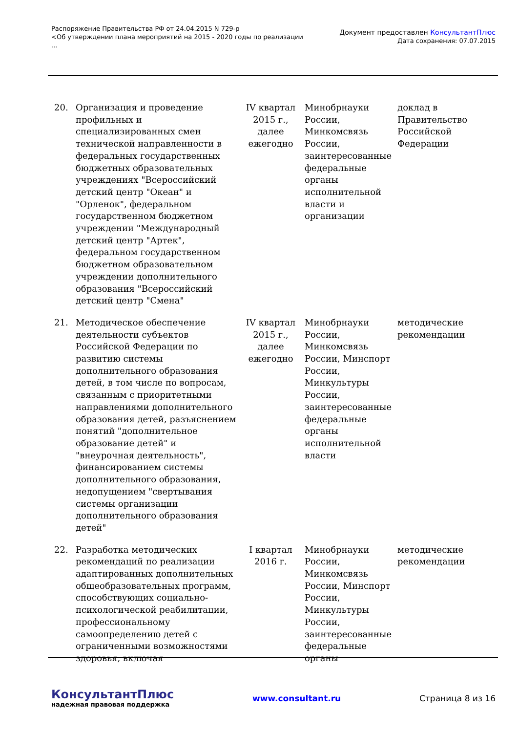Распоряжение Правительства РФ от 24.04.2015 N 729-р
<Об утверждении плана мероприятий на 2015 - 2020 годы по реализации
...
Документ предоставлен КонсультантПлюс
Дата сохранения: 07.07.2015
| 20. | Организация и проведение профильных и специализированных смен технической направленности в федеральных государственных бюджетных образовательных учреждениях "Всероссийский детский центр "Океан" и "Орленок", федеральном государственном бюджетном учреждении "Международный детский центр "Артек", федеральном государственном бюджетном образовательном учреждении дополнительного образования "Всероссийский детский центр "Смена" | IV квартал 2015 г., далее ежегодно | Минобрнауки России, Минкомсвязь России, заинтересованные федеральные органы исполнительной власти и организации | доклад в Правительство Российской Федерации |
| 21. | Методическое обеспечение деятельности субъектов Российской Федерации по развитию системы дополнительного образования детей, в том числе по вопросам, связанным с приоритетными направлениями дополнительного образования детей, разъяснением понятий "дополнительное образование детей" и "внеурочная деятельность", финансированием системы дополнительного образования, недопущением "свертывания системы организации дополнительного образования детей" | IV квартал 2015 г., далее ежегодно | Минобрнауки России, Минкомсвязь России, Минспорт России, Минкультуры России, заинтересованные федеральные органы исполнительной власти | методические рекомендации |
| 22. | Разработка методических рекомендаций по реализации адаптированных дополнительных общеобразовательных программ, способствующих социально-психологической реабилитации, профессиональному самоопределению детей с ограниченными возможностями здоровья, включая | I квартал 2016 г. | Минобрнауки России, Минкомсвязь России, Минспорт России, Минкультуры России, заинтересованные федеральные органы | методические рекомендации |
КонсультантПлюс
надежная правовая поддержка
www.consultant.ru Страница 8 из 16